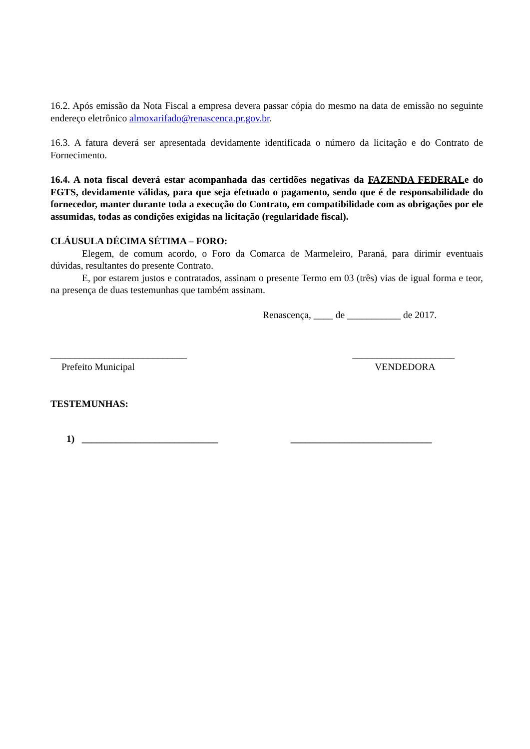16.2. Após emissão da Nota Fiscal a empresa devera passar cópia do mesmo na data de emissão no seguinte endereço eletrônico almoxarifado@renascenca.pr.gov.br.
16.3. A fatura deverá ser apresentada devidamente identificada o número da licitação e do Contrato de Fornecimento.
16.4. A nota fiscal deverá estar acompanhada das certidões negativas da FAZENDA FEDERALe do FGTS, devidamente válidas, para que seja efetuado o pagamento, sendo que é de responsabilidade do fornecedor, manter durante toda a execução do Contrato, em compatibilidade com as obrigações por ele assumidas, todas as condições exigidas na licitação (regularidade fiscal).
CLÁUSULA DÉCIMA SÉTIMA – FORO:
Elegem, de comum acordo, o Foro da Comarca de Marmeleiro, Paraná, para dirimir eventuais dúvidas, resultantes do presente Contrato.
E, por estarem justos e contratados, assinam o presente Termo em 03 (três) vias de igual forma e teor, na presença de duas testemunhas que também assinam.
Renascença, ____ de ___________ de 2017.
____________________________
Prefeito Municipal
_____________________
VENDEDORA
TESTEMUNHAS:
1) ____________________________ _____________________________